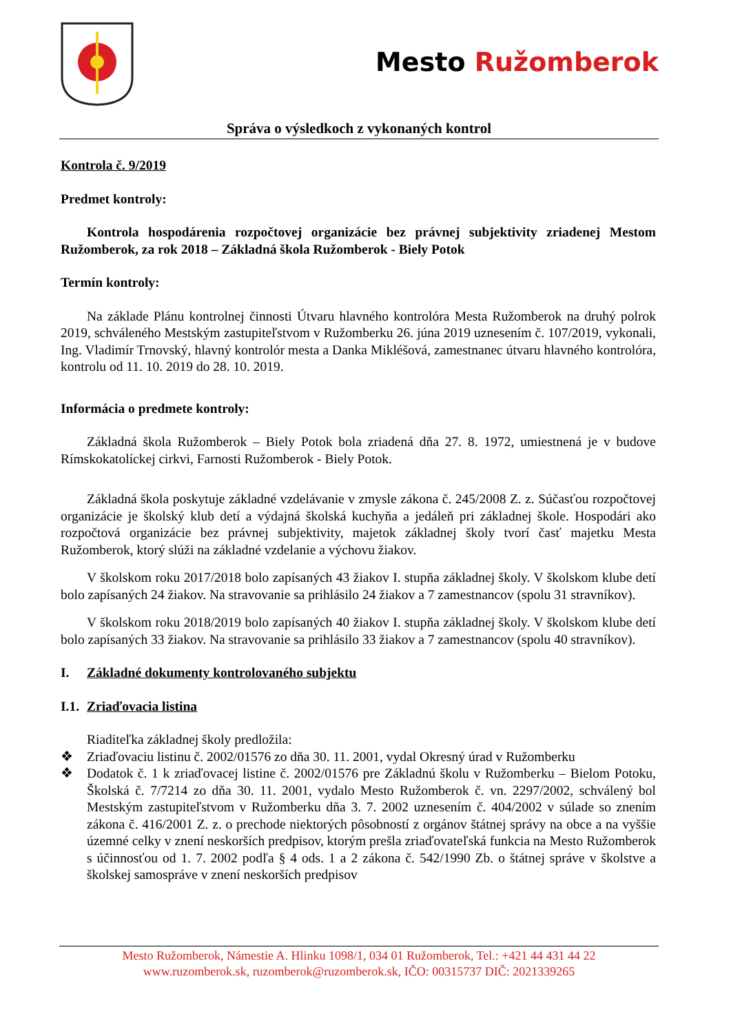Mesto Ružomberok
Správa o výsledkoch z vykonaných kontrol
Kontrola č. 9/2019
Predmet kontroly:
Kontrola hospodárenia rozpočtovej organizácie bez právnej subjektivity zriadenej Mestom Ružomberok, za rok 2018 – Základná škola Ružomberok - Biely Potok
Termín kontroly:
Na základe Plánu kontrolnej činnosti Útvaru hlavného kontrolóra Mesta Ružomberok na druhý polrok 2019, schváleného Mestským zastupiteľstvom v Ružomberku 26. júna 2019 uznesením č. 107/2019, vykonali, Ing. Vladimír Trnovský, hlavný kontrolór mesta a Danka Mikléšová, zamestnanec útvaru hlavného kontrolóra, kontrolu od 11. 10. 2019 do 28. 10. 2019.
Informácia o predmete kontroly:
Základná škola Ružomberok – Biely Potok bola zriadená dňa 27. 8. 1972, umiestnená je v budove Rímskokatolíckej cirkvi, Farnosti Ružomberok - Biely Potok.
Základná škola poskytuje základné vzdelávanie v zmysle zákona č. 245/2008 Z. z. Súčasťou rozpočtovej organizácie je školský klub detí a výdajná školská kuchyňa a jedáleň pri základnej škole. Hospodári ako rozpočtová organizácie bez právnej subjektivity, majetok základnej školy tvorí časť majetku Mesta Ružomberok, ktorý slúži na základné vzdelanie a výchovu žiakov.
V školskom roku 2017/2018 bolo zapísaných 43 žiakov I. stupňa základnej školy. V školskom klube detí bolo zapísaných 24 žiakov. Na stravovanie sa prihlásilo 24 žiakov a 7 zamestnancov (spolu 31 stravníkov).
V školskom roku 2018/2019 bolo zapísaných 40 žiakov I. stupňa základnej školy. V školskom klube detí bolo zapísaných 33 žiakov. Na stravovanie sa prihlásilo 33 žiakov a 7 zamestnancov (spolu 40 stravníkov).
I. Základné dokumenty kontrolovaného subjektu
I.1. Zriaďovacia listina
Riaditeľka základnej školy predložila:
❖ Zriaďovaciu listinu č. 2002/01576 zo dňa 30. 11. 2001, vydal Okresný úrad v Ružomberku
❖ Dodatok č. 1 k zriaďovacej listine č. 2002/01576 pre Základnú školu v Ružomberku – Bielom Potoku, Školská č. 7/7214 zo dňa 30. 11. 2001, vydalo Mesto Ružomberok č. vn. 2297/2002, schválený bol Mestským zastupiteľstvom v Ružomberku dňa 3. 7. 2002 uznesením č. 404/2002 v súlade so znením zákona č. 416/2001 Z. z. o prechode niektorých pôsobností z orgánov štátnej správy na obce a na vyššie územné celky v znení neskorších predpisov, ktorým prešla zriaďovateľská funkcia na Mesto Ružomberok s účinnosťou od 1. 7. 2002 podľa § 4 ods. 1 a 2 zákona č. 542/1990 Zb. o štátnej správe v školstve a školskej samospráve v znení neskorších predpisov
Mesto Ružomberok, Námestie A. Hlinku 1098/1, 034 01 Ružomberok, Tel.: +421 44 431 44 22
www.ruzomberok.sk, ruzomberok@ruzomberok.sk, IČO: 00315737 DIČ: 2021339265